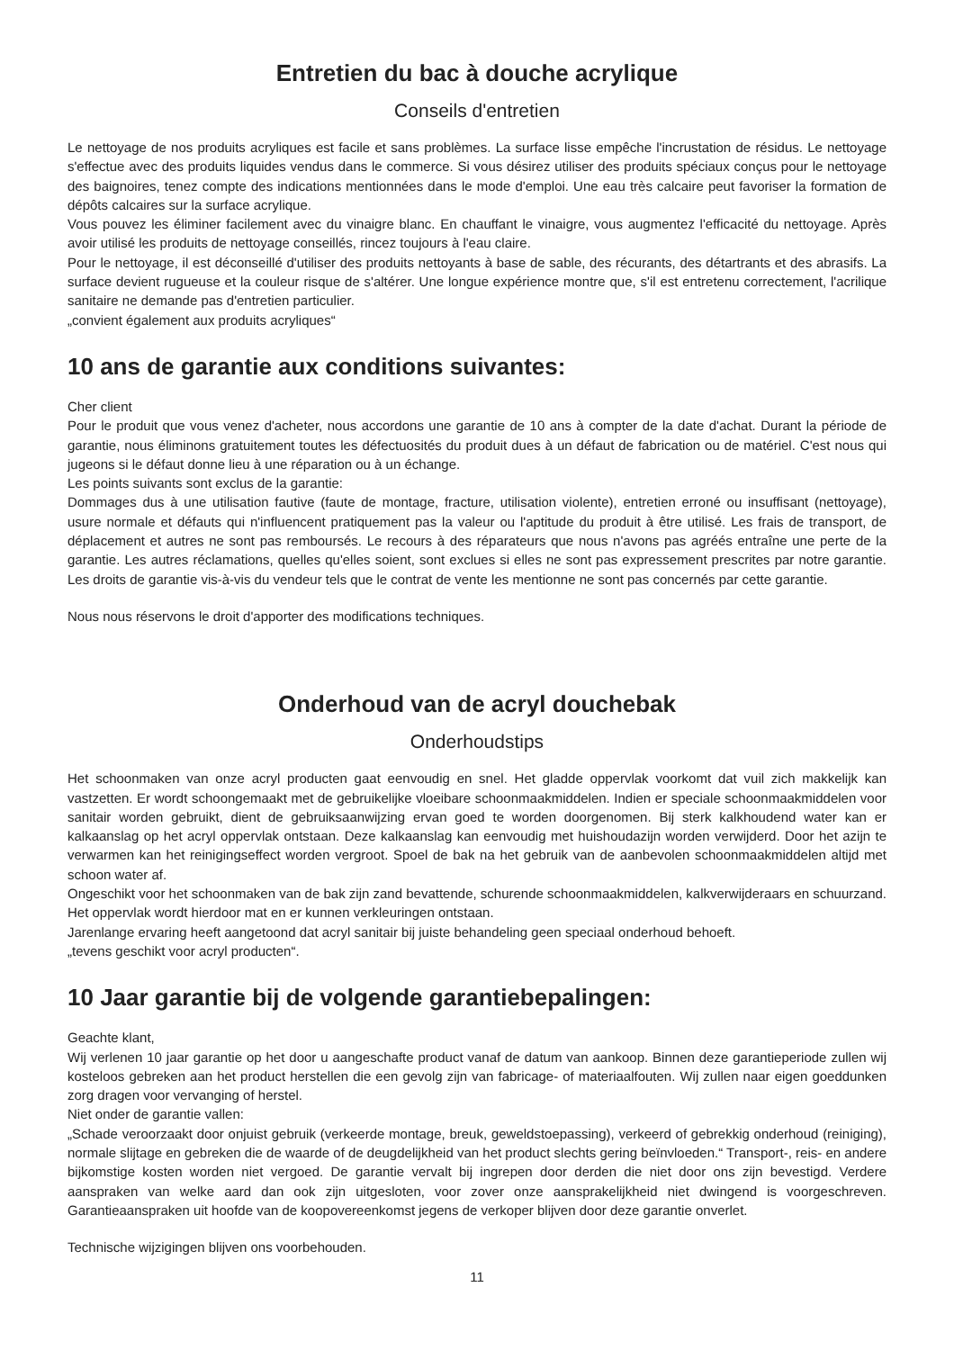Entretien du bac à douche acrylique
Conseils d'entretien
Le nettoyage de nos produits acryliques est facile et sans problèmes. La surface lisse empêche l'incrustation de résidus. Le nettoyage s'effectue avec des produits liquides vendus dans le commerce. Si vous désirez utiliser des produits spéciaux conçus pour le nettoyage des baignoires, tenez compte des indications mentionnées dans le mode d'emploi. Une eau très calcaire peut favoriser la formation de dépôts calcaires sur la surface acrylique.
Vous pouvez les éliminer facilement avec du vinaigre blanc. En chauffant le vinaigre, vous augmentez l'efficacité du nettoyage. Après avoir utilisé les produits de nettoyage conseillés, rincez toujours à l'eau claire.
Pour le nettoyage, il est déconseillé d'utiliser des produits nettoyants à base de sable, des récurants, des détartrants et des abrasifs. La surface devient rugueuse et la couleur risque de s'altérer. Une longue expérience montre que, s'il est entretenu correctement, l'acrilique sanitaire ne demande pas d'entretien particulier.
„convient également aux produits acryliques“
10 ans de garantie aux conditions suivantes:
Cher client
Pour le produit que vous venez d'acheter, nous accordons une garantie de 10 ans à compter de la date d'achat. Durant la période de garantie, nous éliminons gratuitement toutes les défectuosités du produit dues à un défaut de fabrication ou de matériel. C'est nous qui jugeons si le défaut donne lieu à une réparation ou à un échange.
Les points suivants sont exclus de la garantie:
Dommages dus à une utilisation fautive (faute de montage, fracture, utilisation violente), entretien erroné ou insuffisant (nettoyage), usure normale et défauts qui n'influencent pratiquement pas la valeur ou l'aptitude du produit à être utilisé. Les frais de transport, de déplacement et autres ne sont pas remboursés. Le recours à des réparateurs que nous n'avons pas agréés entraîne une perte de la garantie. Les autres réclamations, quelles qu'elles soient, sont exclues si elles ne sont pas expressement prescrites par notre garantie. Les droits de garantie vis-à-vis du vendeur tels que le contrat de vente les mentionne ne sont pas concernés par cette garantie.
Nous nous réservons le droit d'apporter des modifications techniques.
Onderhoud van de acryl douchebak
Onderhoudstips
Het schoonmaken van onze acryl producten gaat eenvoudig en snel. Het gladde oppervlak voorkomt dat vuil zich makkelijk kan vastzetten. Er wordt schoongemaakt met de gebruikelijke vloeibare schoonmaakmiddelen. Indien er speciale schoonmaakmiddelen voor sanitair worden gebruikt, dient de gebruiksaanwijzing ervan goed te worden doorgenomen. Bij sterk kalkhoudend water kan er kalkaanslag op het acryl oppervlak ontstaan. Deze kalkaanslag kan eenvoudig met huishoudazijn worden verwijderd. Door het azijn te verwarmen kan het reinigingseffect worden vergroot. Spoel de bak na het gebruik van de aanbevolen schoonmaakmiddelen altijd met schoon water af.
Ongeschikt voor het schoonmaken van de bak zijn zand bevattende, schurende schoonmaakmiddelen, kalkverwijderaars en schuurzand. Het oppervlak wordt hierdoor mat en er kunnen verkleuringen ontstaan.
Jarenlange ervaring heeft aangetoond dat acryl sanitair bij juiste behandeling geen speciaal onderhoud behoeft.
„tevens geschikt voor acryl producten“.
10 Jaar garantie bij de volgende garantiebepalingen:
Geachte klant,
Wij verlenen 10 jaar garantie op het door u aangeschafte product vanaf de datum van aankoop. Binnen deze garantieperiode zullen wij kosteloos gebreken aan het product herstellen die een gevolg zijn van fabricage- of materiaalfouten. Wij zullen naar eigen goeddunken zorg dragen voor vervanging of herstel.
Niet onder de garantie vallen:
„Schade veroorzaakt door onjuist gebruik (verkeerde montage, breuk, geweldstoepassing), verkeerd of gebrekkig onderhoud (reiniging), normale slijtage en gebreken die de waarde of de deugdelijkheid van het product slechts gering beïnvloeden.“ Transport-, reis- en andere bijkomstige kosten worden niet vergoed. De garantie vervalt bij ingrepen door derden die niet door ons zijn bevestigd. Verdere aanspraken van welke aard dan ook zijn uitgesloten, voor zover onze aansprakelijkheid niet dwingend is voorgeschreven. Garantieaanspraken uit hoofde van de koopovereenkomst jegens de verkoper blijven door deze garantie onverlet.
Technische wijzigingen blijven ons voorbehouden.
11